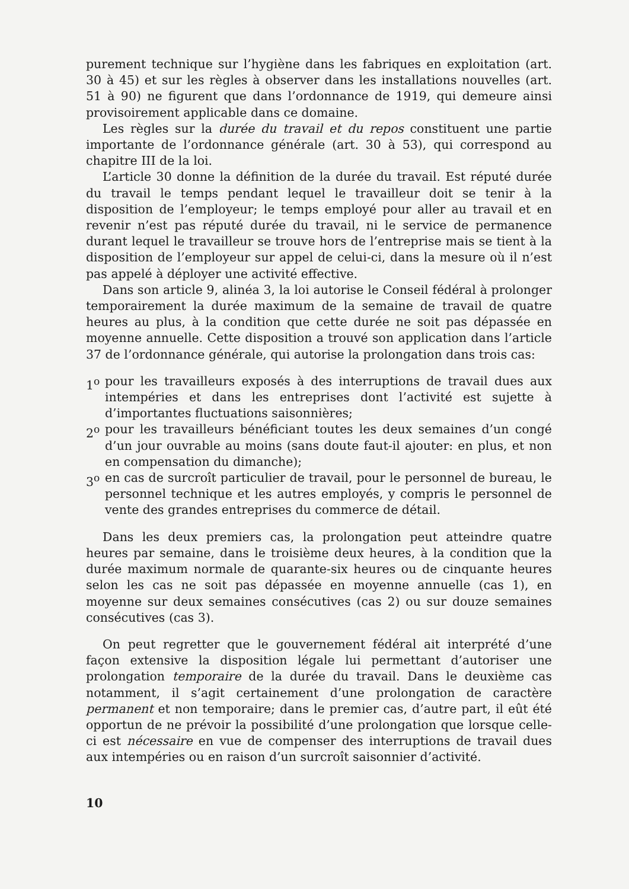purement technique sur l’hygiène dans les fabriques en exploitation (art. 30 à 45) et sur les règles à observer dans les installations nouvelles (art. 51 à 90) ne figurent que dans l’ordonnance de 1919, qui demeure ainsi provisoirement applicable dans ce domaine.
Les règles sur la durée du travail et du repos constituent une partie importante de l’ordonnance générale (art. 30 à 53), qui correspond au chapitre III de la loi.
L’article 30 donne la définition de la durée du travail. Est réputé durée du travail le temps pendant lequel le travailleur doit se tenir à la disposition de l’employeur; le temps employé pour aller au travail et en revenir n’est pas réputé durée du travail, ni le service de permanence durant lequel le travailleur se trouve hors de l’entreprise mais se tient à la disposition de l’employeur sur appel de celui-ci, dans la mesure où il n’est pas appelé à déployer une activité effective.
Dans son article 9, alinéa 3, la loi autorise le Conseil fédéral à prolonger temporairement la durée maximum de la semaine de travail de quatre heures au plus, à la condition que cette durée ne soit pas dépassée en moyenne annuelle. Cette disposition a trouvé son application dans l’article 37 de l’ordonnance générale, qui autorise la prolongation dans trois cas:
1<sup>o</sup> pour les travailleurs exposés à des interruptions de travail dues aux intempéries et dans les entreprises dont l’activité est sujette à d’importantes fluctuations saisonnières;
2<sup>o</sup> pour les travailleurs bénéficiant toutes les deux semaines d’un congé d’un jour ouvrable au moins (sans doute faut-il ajouter: en plus, et non en compensation du dimanche);
3<sup>o</sup> en cas de surcroît particulier de travail, pour le personnel de bureau, le personnel technique et les autres employés, y compris le personnel de vente des grandes entreprises du commerce de détail.
Dans les deux premiers cas, la prolongation peut atteindre quatre heures par semaine, dans le troisième deux heures, à la condition que la durée maximum normale de quarante-six heures ou de cinquante heures selon les cas ne soit pas dépassée en moyenne annuelle (cas 1), en moyenne sur deux semaines consécutives (cas 2) ou sur douze semaines consécutives (cas 3).
On peut regretter que le gouvernement fédéral ait interprété d’une façon extensive la disposition légale lui permettant d’autoriser une prolongation temporaire de la durée du travail. Dans le deuxième cas notamment, il s’agit certainement d’une prolongation de caractère permanent et non temporaire; dans le premier cas, d’autre part, il eût été opportun de ne prévoir la possibilité d’une prolongation que lorsque celle-ci est nécessaire en vue de compenser des interruptions de travail dues aux intempéries ou en raison d’un surcroît saisonnier d’activité.
10